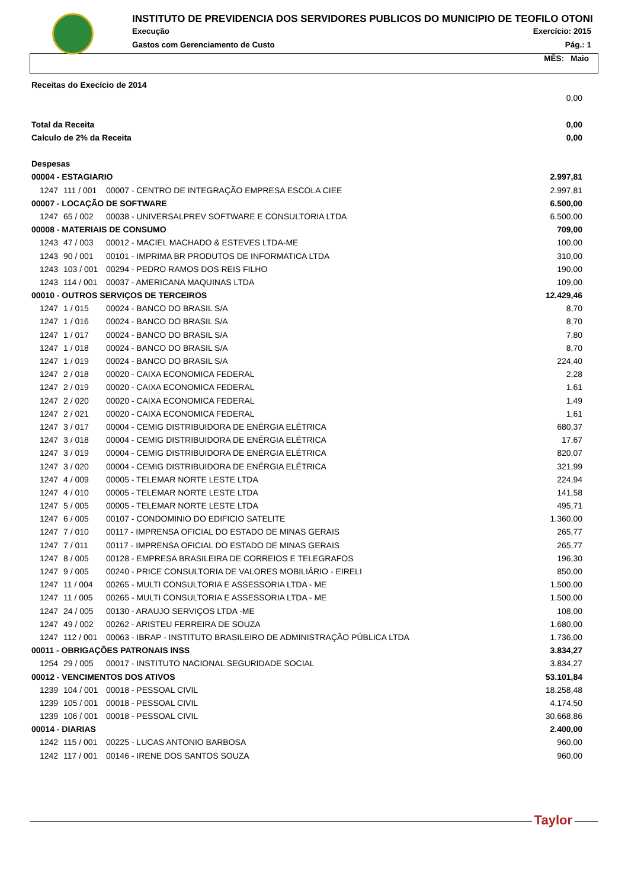INSTITUTO DE PREVIDENCIA DOS SERVIDORES PUBLICOS DO MUNICIPIO DE TEOFILO OTONI
Execução Exercício: 2015
Gastos com Gerenciamento de Custo Pág.: 1
MÊS: Maio
| Receitas do Execício de 2014 | | | |
| | | | 0,00 |
| Total da Receita | | | 0,00 |
| Calculo de 2% da Receita | | | 0,00 |
| Despesas | | | |
| 00004 - ESTAGIARIO | | | 2.997,81 |
| 1247 | 111 / 001 | 00007 - CENTRO DE INTEGRAÇÃO EMPRESA ESCOLA CIEE | 2.997,81 |
| 00007 - LOCAÇÃO DE SOFTWARE | | | 6.500,00 |
| 1247 | 65 / 002 | 00038 - UNIVERSALPREV SOFTWARE E CONSULTORIA LTDA | 6.500,00 |
| 00008 - MATERIAIS DE CONSUMO | | | 709,00 |
| 1243 | 47 / 003 | 00012 - MACIEL MACHADO & ESTEVES LTDA-ME | 100,00 |
| 1243 | 90 / 001 | 00101 - IMPRIMA BR PRODUTOS DE INFORMATICA LTDA | 310,00 |
| 1243 | 103 / 001 | 00294 - PEDRO RAMOS DOS REIS FILHO | 190,00 |
| 1243 | 114 / 001 | 00037 - AMERICANA MAQUINAS LTDA | 109,00 |
| 00010 - OUTROS SERVIÇOS DE TERCEIROS | | | 12.429,46 |
| 1247 | 1 / 015 | 00024 - BANCO DO BRASIL S/A | 8,70 |
| 1247 | 1 / 016 | 00024 - BANCO DO BRASIL S/A | 8,70 |
| 1247 | 1 / 017 | 00024 - BANCO DO BRASIL S/A | 7,80 |
| 1247 | 1 / 018 | 00024 - BANCO DO BRASIL S/A | 8,70 |
| 1247 | 1 / 019 | 00024 - BANCO DO BRASIL S/A | 224,40 |
| 1247 | 2 / 018 | 00020 - CAIXA ECONOMICA FEDERAL | 2,28 |
| 1247 | 2 / 019 | 00020 - CAIXA ECONOMICA FEDERAL | 1,61 |
| 1247 | 2 / 020 | 00020 - CAIXA ECONOMICA FEDERAL | 1,49 |
| 1247 | 2 / 021 | 00020 - CAIXA ECONOMICA FEDERAL | 1,61 |
| 1247 | 3 / 017 | 00004 - CEMIG DISTRIBUIDORA DE ENÉRGIA ELÉTRICA | 680,37 |
| 1247 | 3 / 018 | 00004 - CEMIG DISTRIBUIDORA DE ENÉRGIA ELÉTRICA | 17,67 |
| 1247 | 3 / 019 | 00004 - CEMIG DISTRIBUIDORA DE ENÉRGIA ELÉTRICA | 820,07 |
| 1247 | 3 / 020 | 00004 - CEMIG DISTRIBUIDORA DE ENÉRGIA ELÉTRICA | 321,99 |
| 1247 | 4 / 009 | 00005 - TELEMAR NORTE LESTE LTDA | 224,94 |
| 1247 | 4 / 010 | 00005 - TELEMAR NORTE LESTE LTDA | 141,58 |
| 1247 | 5 / 005 | 00005 - TELEMAR NORTE LESTE LTDA | 495,71 |
| 1247 | 6 / 005 | 00107 - CONDOMINIO DO EDIFICIO SATELITE | 1.360,00 |
| 1247 | 7 / 010 | 00117 - IMPRENSA OFICIAL DO ESTADO DE MINAS GERAIS | 265,77 |
| 1247 | 7 / 011 | 00117 - IMPRENSA OFICIAL DO ESTADO DE MINAS GERAIS | 265,77 |
| 1247 | 8 / 005 | 00128 - EMPRESA BRASILEIRA DE CORREIOS E TELEGRAFOS | 196,30 |
| 1247 | 9 / 005 | 00240 - PRICE CONSULTORIA DE VALORES MOBILIÁRIO - EIRELI | 850,00 |
| 1247 | 11 / 004 | 00265 - MULTI CONSULTORIA E ASSESSORIA LTDA - ME | 1.500,00 |
| 1247 | 11 / 005 | 00265 - MULTI CONSULTORIA E ASSESSORIA LTDA - ME | 1.500,00 |
| 1247 | 24 / 005 | 00130 - ARAUJO SERVIÇOS LTDA -ME | 108,00 |
| 1247 | 49 / 002 | 00262 - ARISTEU FERREIRA DE SOUZA | 1.680,00 |
| 1247 | 112 / 001 | 00063 - IBRAP - INSTITUTO BRASILEIRO DE ADMINISTRAÇÃO PÚBLICA LTDA | 1.736,00 |
| 00011 - OBRIGAÇÕES PATRONAIS INSS | | | 3.834,27 |
| 1254 | 29 / 005 | 00017 - INSTITUTO NACIONAL SEGURIDADE SOCIAL | 3.834,27 |
| 00012 - VENCIMENTOS DOS ATIVOS | | | 53.101,84 |
| 1239 | 104 / 001 | 00018 - PESSOAL CIVIL | 18.258,48 |
| 1239 | 105 / 001 | 00018 - PESSOAL CIVIL | 4.174,50 |
| 1239 | 106 / 001 | 00018 - PESSOAL CIVIL | 30.668,86 |
| 00014 - DIARIAS | | | 2.400,00 |
| 1242 | 115 / 001 | 00225 - LUCAS ANTONIO BARBOSA | 960,00 |
| 1242 | 117 / 001 | 00146 - IRENE DOS SANTOS SOUZA | 960,00 |
Taylor